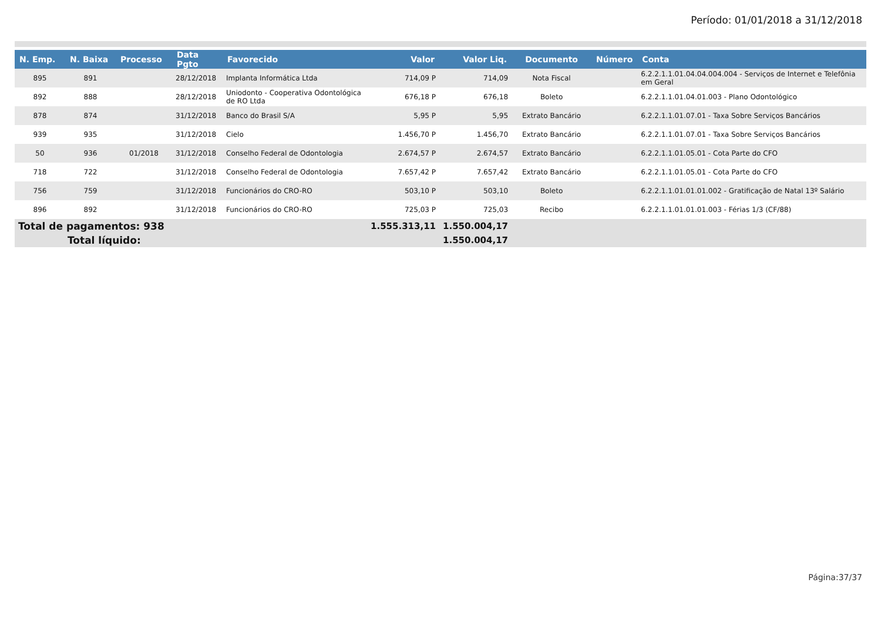Período: 01/01/2018 a 31/12/2018
| N. Emp. | N. Baixa | Processo | Data Pgto | Favorecido | Valor | Valor Liq. | Documento | Número | Conta |
| --- | --- | --- | --- | --- | --- | --- | --- | --- | --- |
| 895 | 891 | | 28/12/2018 | Implanta Informática Ltda | 714,09 P | 714,09 | Nota Fiscal | | 6.2.2.1.1.01.04.04.004.004 - Serviços de Internet e Telefônia em Geral |
| 892 | 888 | | 28/12/2018 | Uniodonto - Cooperativa Odontológica de RO Ltda | 676,18 P | 676,18 | Boleto | | 6.2.2.1.1.01.04.01.003 - Plano Odontológico |
| 878 | 874 | | 31/12/2018 | Banco do Brasil S/A | 5,95 P | 5,95 | Extrato Bancário | | 6.2.2.1.1.01.07.01 - Taxa Sobre Serviços Bancários |
| 939 | 935 | | 31/12/2018 | Cielo | 1.456,70 P | 1.456,70 | Extrato Bancário | | 6.2.2.1.1.01.07.01 - Taxa Sobre Serviços Bancários |
| 50 | 936 | 01/2018 | 31/12/2018 | Conselho Federal de Odontologia | 2.674,57 P | 2.674,57 | Extrato Bancário | | 6.2.2.1.1.01.05.01 - Cota Parte do CFO |
| 718 | 722 | | 31/12/2018 | Conselho Federal de Odontologia | 7.657,42 P | 7.657,42 | Extrato Bancário | | 6.2.2.1.1.01.05.01 - Cota Parte do CFO |
| 756 | 759 | | 31/12/2018 | Funcionários do CRO-RO | 503,10 P | 503,10 | Boleto | | 6.2.2.1.1.01.01.01.002 - Gratificação de Natal 13º Salário |
| 896 | 892 | | 31/12/2018 | Funcionários do CRO-RO | 725,03 P | 725,03 | Recibo | | 6.2.2.1.1.01.01.01.003 - Férias 1/3 (CF/88) |
| Total de pagamentos: 938 | | | | | 1.555.313,11 | 1.550.004,17 | | | |
| Total líquido: | | | | | | 1.550.004,17 | | | |
Página:37/37